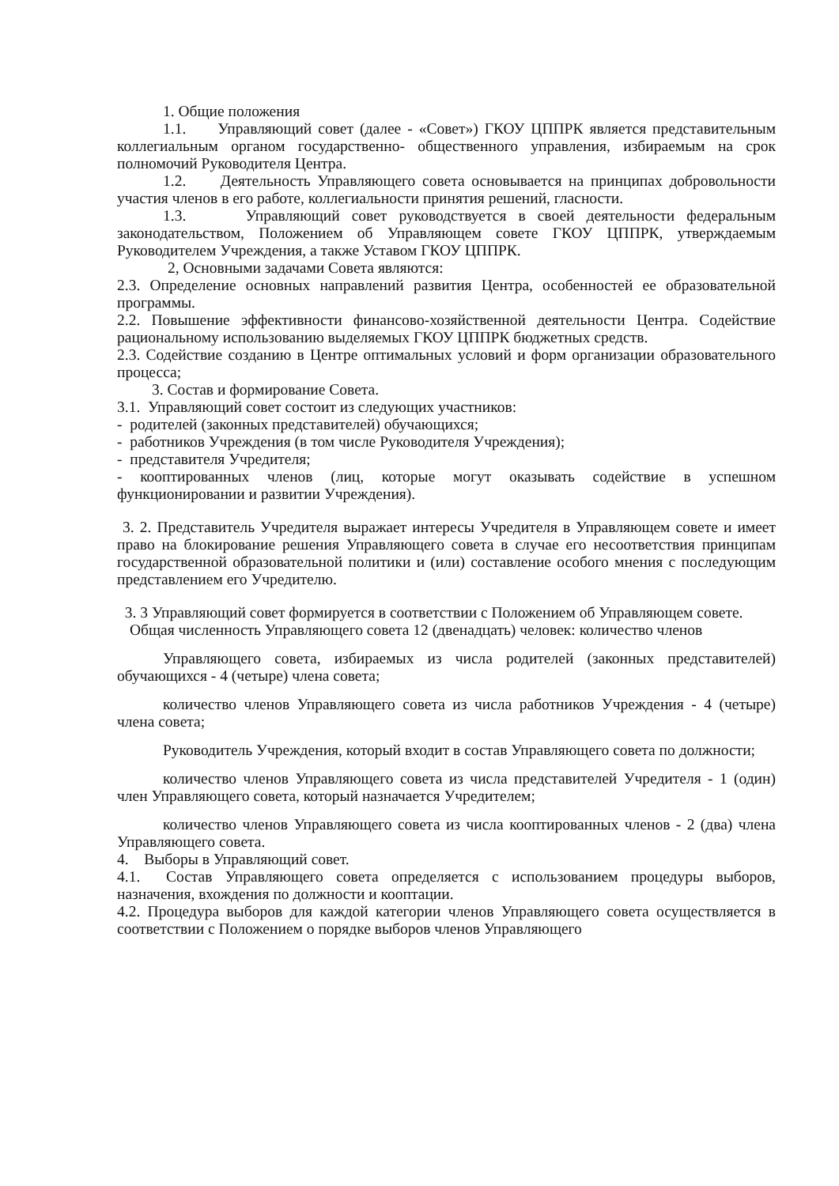1. Общие положения
1.1. Управляющий совет (далее - «Совет») ГКОУ ЦППРК является представительным коллегиальным органом государственно- общественного управления, избираемым на срок полномочий Руководителя Центра.
1.2. Деятельность Управляющего совета основывается на принципах добровольности участия членов в его работе, коллегиальности принятия решений, гласности.
1.3. Управляющий совет руководствуется в своей деятельности федеральным законодательством, Положением об Управляющем совете ГКОУ ЦППРК, утверждаемым Руководителем Учреждения, а также Уставом ГКОУ ЦППРК.
2, Основными задачами Совета являются:
2.3. Определение основных направлений развития Центра, особенностей ее образовательной программы.
2.2. Повышение эффективности финансово-хозяйственной деятельности Центра. Содействие рациональному использованию выделяемых ГКОУ ЦППРК бюджетных средств.
2.3. Содействие созданию в Центре оптимальных условий и форм организации образовательного процесса;
3. Состав и формирование Совета.
3.1. Управляющий совет состоит из следующих участников:
- родителей (законных представителей) обучающихся;
- работников Учреждения (в том числе Руководителя Учреждения);
- представителя Учредителя;
- кооптированных членов (лиц, которые могут оказывать содействие в успешном функционировании и развитии Учреждения).
3. 2. Представитель Учредителя выражает интересы Учредителя в Управляющем совете и имеет право на блокирование решения Управляющего совета в случае его несоответствия принципам государственной образовательной политики и (или) составление особого мнения с последующим представлением его Учредителю.
3. 3 Управляющий совет формируется в соответствии с Положением об Управляющем совете.
Общая численность Управляющего совета 12 (двенадцать) человек: количество членов
Управляющего совета, избираемых из числа родителей (законных представителей) обучающихся - 4 (четыре) члена совета;
количество членов Управляющего совета из числа работников Учреждения - 4 (четыре) члена совета;
Руководитель Учреждения, который входит в состав Управляющего совета по должности;
количество членов Управляющего совета из числа представителей Учредителя - 1 (один) член Управляющего совета, который назначается Учредителем;
количество членов Управляющего совета из числа кооптированных членов - 2 (два) члена Управляющего совета.
4. Выборы в Управляющий совет.
4.1. Состав Управляющего совета определяется с использованием процедуры выборов, назначения, вхождения по должности и кооптации.
4.2. Процедура выборов для каждой категории членов Управляющего совета осуществляется в соответствии с Положением о порядке выборов членов Управляющего